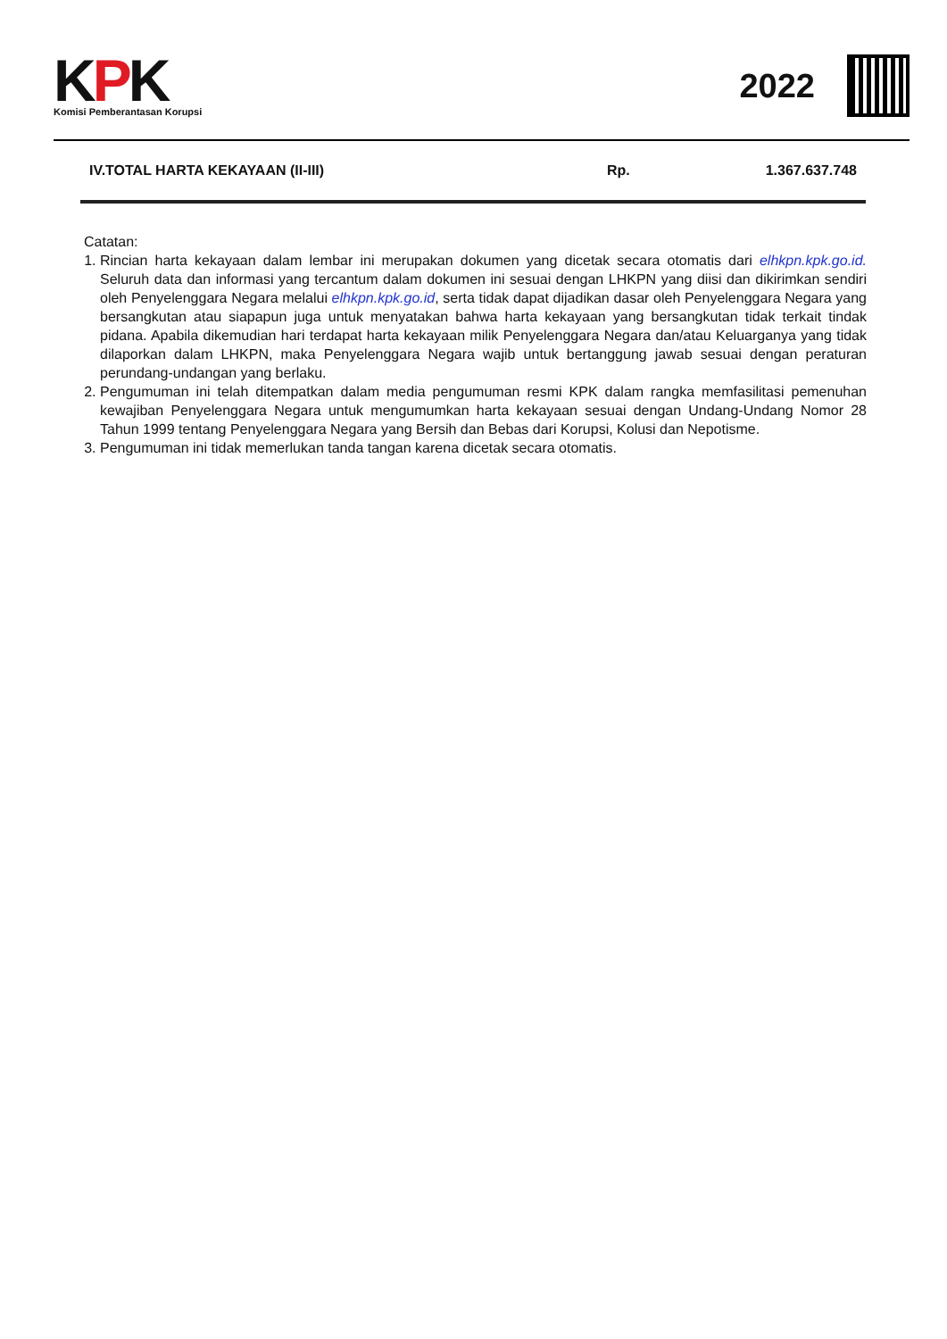KPK
Komisi Pemberantasan Korupsi
2022
| IV.TOTAL HARTA KEKAYAAN (II-III) | Rp. | 1.367.637.748 |
Catatan:
1. Rincian harta kekayaan dalam lembar ini merupakan dokumen yang dicetak secara otomatis dari elhkpn.kpk.go.id. Seluruh data dan informasi yang tercantum dalam dokumen ini sesuai dengan LHKPN yang diisi dan dikirimkan sendiri oleh Penyelenggara Negara melalui elhkpn.kpk.go.id, serta tidak dapat dijadikan dasar oleh Penyelenggara Negara yang bersangkutan atau siapapun juga untuk menyatakan bahwa harta kekayaan yang bersangkutan tidak terkait tindak pidana. Apabila dikemudian hari terdapat harta kekayaan milik Penyelenggara Negara dan/atau Keluarganya yang tidak dilaporkan dalam LHKPN, maka Penyelenggara Negara wajib untuk bertanggung jawab sesuai dengan peraturan perundang-undangan yang berlaku.
2. Pengumuman ini telah ditempatkan dalam media pengumuman resmi KPK dalam rangka memfasilitasi pemenuhan kewajiban Penyelenggara Negara untuk mengumumkan harta kekayaan sesuai dengan Undang-Undang Nomor 28 Tahun 1999 tentang Penyelenggara Negara yang Bersih dan Bebas dari Korupsi, Kolusi dan Nepotisme.
3. Pengumuman ini tidak memerlukan tanda tangan karena dicetak secara otomatis.